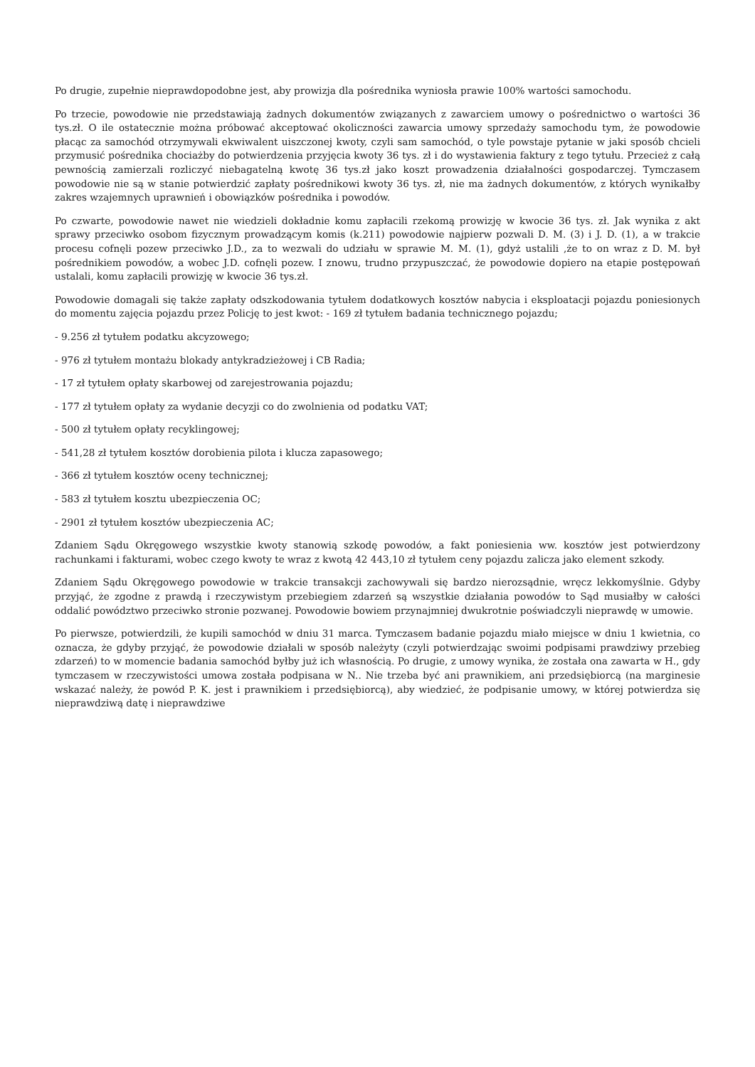Po drugie, zupełnie nieprawdopodobne jest, aby prowizja dla pośrednika wyniosła prawie 100% wartości samochodu.
Po trzecie, powodowie nie przedstawiają żadnych dokumentów związanych z zawarciem umowy o pośrednictwo o wartości 36 tys.zł. O ile ostatecznie można próbować akceptować okoliczności zawarcia umowy sprzedaży samochodu tym, że powodowie płacąc za samochód otrzymywali ekwiwalent uiszczonej kwoty, czyli sam samochód, o tyle powstaje pytanie w jaki sposób chcieli przymusić pośrednika chociażby do potwierdzenia przyjęcia kwoty 36 tys. zł i do wystawienia faktury z tego tytułu. Przecież z całą pewnością zamierzali rozliczyć niebagatelną kwotę 36 tys.zł jako koszt prowadzenia działalności gospodarczej. Tymczasem powodowie nie są w stanie potwierdzić zapłaty pośrednikowi kwoty 36 tys. zł, nie ma żadnych dokumentów, z których wynikałby zakres wzajemnych uprawnień i obowiązków pośrednika i powodów.
Po czwarte, powodowie nawet nie wiedzieli dokładnie komu zapłacili rzekomą prowizję w kwocie 36 tys. zł. Jak wynika z akt sprawy przeciwko osobom fizycznym prowadzącym komis (k.211) powodowie najpierw pozwali D. M. (3) i J. D. (1), a w trakcie procesu cofnęli pozew przeciwko J.D., za to wezwali do udziału w sprawie M. M. (1), gdyż ustalili ,że to on wraz z D. M. był pośrednikiem powodów, a wobec J.D. cofnęli pozew. I znowu, trudno przypuszczać, że powodowie dopiero na etapie postępowań ustalali, komu zapłacili prowizję w kwocie 36 tys.zł.
Powodowie domagali się także zapłaty odszkodowania tytułem dodatkowych kosztów nabycia i eksploatacji pojazdu poniesionych do momentu zajęcia pojazdu przez Policję to jest kwot: - 169 zł tytułem badania technicznego pojazdu;
- 9.256 zł tytułem podatku akcyzowego;
- 976 zł tytułem montażu blokady antykradzieżowej i CB Radia;
- 17 zł tytułem opłaty skarbowej od zarejestrowania pojazdu;
- 177 zł tytułem opłaty za wydanie decyzji co do zwolnienia od podatku VAT;
- 500 zł tytułem opłaty recyklingowej;
- 541,28 zł tytułem kosztów dorobienia pilota i klucza zapasowego;
- 366 zł tytułem kosztów oceny technicznej;
- 583 zł tytułem kosztu ubezpieczenia OC;
- 2901 zł tytułem kosztów ubezpieczenia AC;
Zdaniem Sądu Okręgowego wszystkie kwoty stanowią szkodę powodów, a fakt poniesienia ww. kosztów jest potwierdzony rachunkami i fakturami, wobec czego kwoty te wraz z kwotą 42 443,10 zł tytułem ceny pojazdu zalicza jako element szkody.
Zdaniem Sądu Okręgowego powodowie w trakcie transakcji zachowywali się bardzo nierozsądnie, wręcz lekkomyślnie. Gdyby przyjąć, że zgodne z prawdą i rzeczywistym przebiegiem zdarzeń są wszystkie działania powodów to Sąd musiałby w całości oddalić powództwo przeciwko stronie pozwanej. Powodowie bowiem przynajmniej dwukrotnie poświadczyli nieprawdę w umowie.
Po pierwsze, potwierdzili, że kupili samochód w dniu 31 marca. Tymczasem badanie pojazdu miało miejsce w dniu 1 kwietnia, co oznacza, że gdyby przyjąć, że powodowie działali w sposób należyty (czyli potwierdzając swoimi podpisami prawdziwy przebieg zdarzeń) to w momencie badania samochód byłby już ich własnością. Po drugie, z umowy wynika, że została ona zawarta w H., gdy tymczasem w rzeczywistości umowa została podpisana w N.. Nie trzeba być ani prawnikiem, ani przedsiębiorcą (na marginesie wskazać należy, że powód P. K. jest i prawnikiem i przedsiębiorcą), aby wiedzieć, że podpisanie umowy, w której potwierdza się nieprawdziwą datę i nieprawdziwe